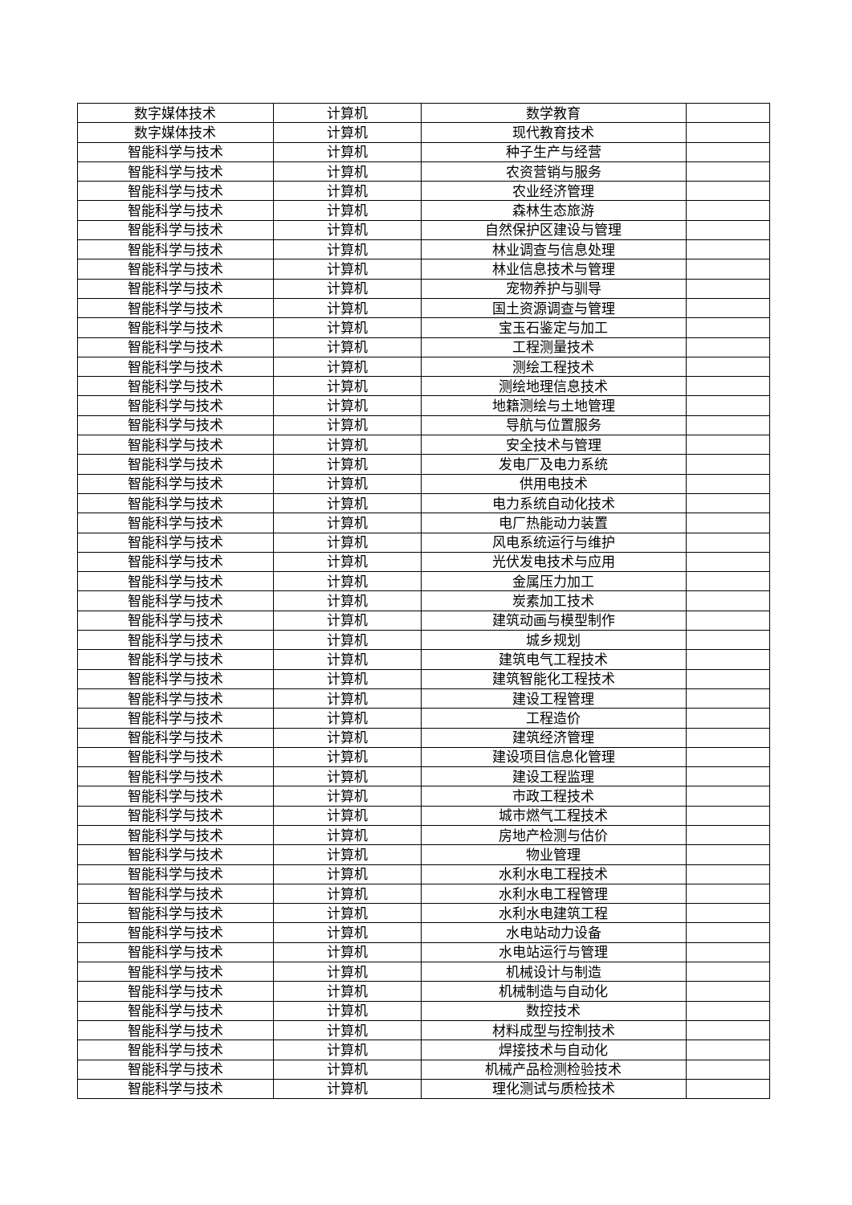| 数字媒体技术 | 计算机 | 数学教育 | |
| 数字媒体技术 | 计算机 | 现代教育技术 | |
| 智能科学与技术 | 计算机 | 种子生产与经营 | |
| 智能科学与技术 | 计算机 | 农资营销与服务 | |
| 智能科学与技术 | 计算机 | 农业经济管理 | |
| 智能科学与技术 | 计算机 | 森林生态旅游 | |
| 智能科学与技术 | 计算机 | 自然保护区建设与管理 | |
| 智能科学与技术 | 计算机 | 林业调查与信息处理 | |
| 智能科学与技术 | 计算机 | 林业信息技术与管理 | |
| 智能科学与技术 | 计算机 | 宠物养护与驯导 | |
| 智能科学与技术 | 计算机 | 国土资源调查与管理 | |
| 智能科学与技术 | 计算机 | 宝玉石鉴定与加工 | |
| 智能科学与技术 | 计算机 | 工程测量技术 | |
| 智能科学与技术 | 计算机 | 测绘工程技术 | |
| 智能科学与技术 | 计算机 | 测绘地理信息技术 | |
| 智能科学与技术 | 计算机 | 地籍测绘与土地管理 | |
| 智能科学与技术 | 计算机 | 导航与位置服务 | |
| 智能科学与技术 | 计算机 | 安全技术与管理 | |
| 智能科学与技术 | 计算机 | 发电厂及电力系统 | |
| 智能科学与技术 | 计算机 | 供用电技术 | |
| 智能科学与技术 | 计算机 | 电力系统自动化技术 | |
| 智能科学与技术 | 计算机 | 电厂热能动力装置 | |
| 智能科学与技术 | 计算机 | 风电系统运行与维护 | |
| 智能科学与技术 | 计算机 | 光伏发电技术与应用 | |
| 智能科学与技术 | 计算机 | 金属压力加工 | |
| 智能科学与技术 | 计算机 | 炭素加工技术 | |
| 智能科学与技术 | 计算机 | 建筑动画与模型制作 | |
| 智能科学与技术 | 计算机 | 城乡规划 | |
| 智能科学与技术 | 计算机 | 建筑电气工程技术 | |
| 智能科学与技术 | 计算机 | 建筑智能化工程技术 | |
| 智能科学与技术 | 计算机 | 建设工程管理 | |
| 智能科学与技术 | 计算机 | 工程造价 | |
| 智能科学与技术 | 计算机 | 建筑经济管理 | |
| 智能科学与技术 | 计算机 | 建设项目信息化管理 | |
| 智能科学与技术 | 计算机 | 建设工程监理 | |
| 智能科学与技术 | 计算机 | 市政工程技术 | |
| 智能科学与技术 | 计算机 | 城市燃气工程技术 | |
| 智能科学与技术 | 计算机 | 房地产检测与估价 | |
| 智能科学与技术 | 计算机 | 物业管理 | |
| 智能科学与技术 | 计算机 | 水利水电工程技术 | |
| 智能科学与技术 | 计算机 | 水利水电工程管理 | |
| 智能科学与技术 | 计算机 | 水利水电建筑工程 | |
| 智能科学与技术 | 计算机 | 水电站动力设备 | |
| 智能科学与技术 | 计算机 | 水电站运行与管理 | |
| 智能科学与技术 | 计算机 | 机械设计与制造 | |
| 智能科学与技术 | 计算机 | 机械制造与自动化 | |
| 智能科学与技术 | 计算机 | 数控技术 | |
| 智能科学与技术 | 计算机 | 材料成型与控制技术 | |
| 智能科学与技术 | 计算机 | 焊接技术与自动化 | |
| 智能科学与技术 | 计算机 | 机械产品检测检验技术 | |
| 智能科学与技术 | 计算机 | 理化测试与质检技术 | |